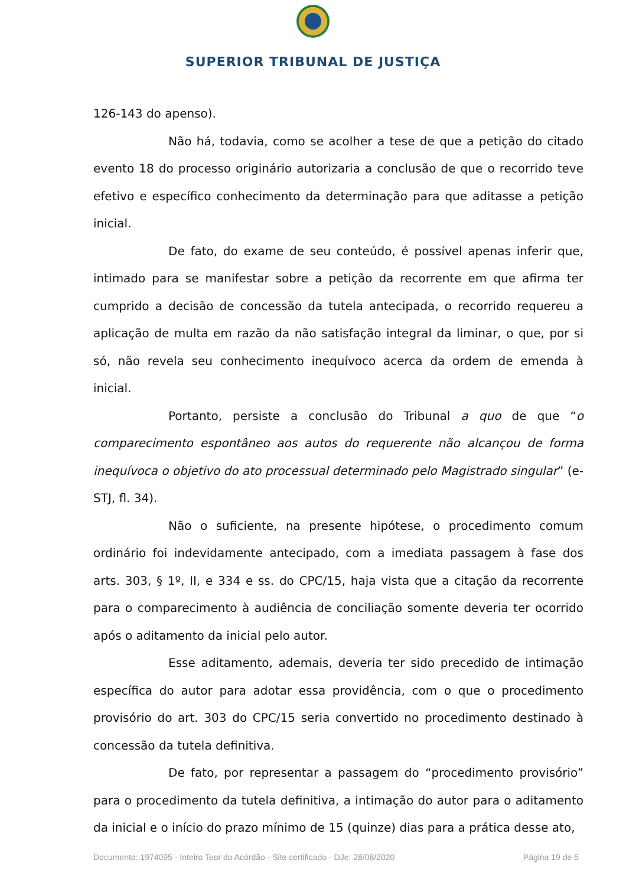SUPERIOR TRIBUNAL DE JUSTIÇA
126-143 do apenso).
Não há, todavia, como se acolher a tese de que a petição do citado evento 18 do processo originário autorizaria a conclusão de que o recorrido teve efetivo e específico conhecimento da determinação para que aditasse a petição inicial.
De fato, do exame de seu conteúdo, é possível apenas inferir que, intimado para se manifestar sobre a petição da recorrente em que afirma ter cumprido a decisão de concessão da tutela antecipada, o recorrido requereu a aplicação de multa em razão da não satisfação integral da liminar, o que, por si só, não revela seu conhecimento inequívoco acerca da ordem de emenda à inicial.
Portanto, persiste a conclusão do Tribunal a quo de que “o comparecimento espontâneo aos autos do requerente não alcançou de forma inequívoca o objetivo do ato processual determinado pelo Magistrado singular” (e-STJ, fl. 34).
Não o suficiente, na presente hipótese, o procedimento comum ordinário foi indevidamente antecipado, com a imediata passagem à fase dos arts. 303, § 1º, II, e 334 e ss. do CPC/15, haja vista que a citação da recorrente para o comparecimento à audiência de conciliação somente deveria ter ocorrido após o aditamento da inicial pelo autor.
Esse aditamento, ademais, deveria ter sido precedido de intimação específica do autor para adotar essa providência, com o que o procedimento provisório do art. 303 do CPC/15 seria convertido no procedimento destinado à concessão da tutela definitiva.
De fato, por representar a passagem do “procedimento provisório” para o procedimento da tutela definitiva, a intimação do autor para o aditamento da inicial e o início do prazo mínimo de 15 (quinze) dias para a prática desse ato,
Documento: 1974095 - Inteiro Teor do Acórdão - Site certificado - DJe: 28/08/2020 Página 19 de 5